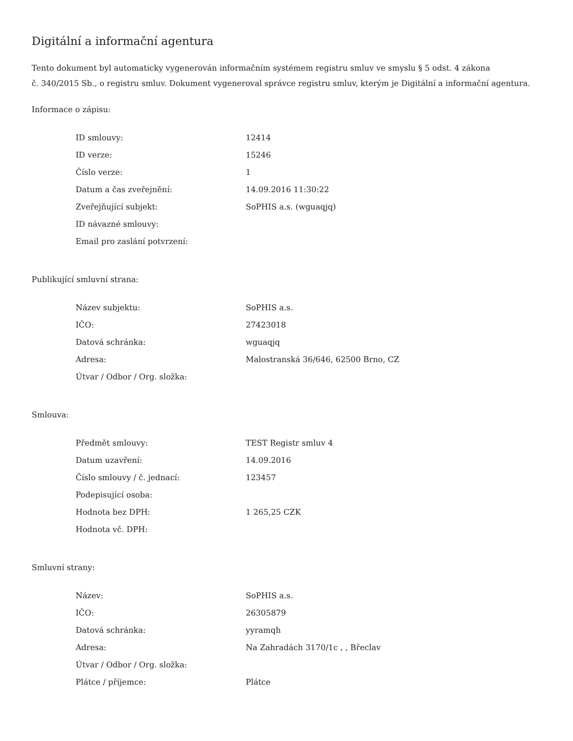Digitální a informační agentura
Tento dokument byl automaticky vygenerován informačním systémem registru smluv ve smyslu § 5 odst. 4 zákona
č. 340/2015 Sb., o registru smluv. Dokument vygeneroval správce registru smluv, kterým je Digitální a informační agentura.
Informace o zápisu:
| ID smlouvy: | 12414 |
| ID verze: | 15246 |
| Číslo verze: | 1 |
| Datum a čas zveřejnění: | 14.09.2016 11:30:22 |
| Zveřejňující subjekt: | SoPHIS a.s. (wguaqjq) |
| ID návazné smlouvy: | |
| Email pro zaslání potvrzení: | |
Publikující smluvní strana:
| Název subjektu: | SoPHIS a.s. |
| IČO: | 27423018 |
| Datová schránka: | wguaqjq |
| Adresa: | Malostranská 36/646, 62500 Brno, CZ |
| Útvar / Odbor / Org. složka: | |
Smlouva:
| Předmět smlouvy: | TEST Registr smluv 4 |
| Datum uzavření: | 14.09.2016 |
| Číslo smlouvy / č. jednací: | 123457 |
| Podepisující osoba: | |
| Hodnota bez DPH: | 1 265,25 CZK |
| Hodnota vč. DPH: | |
Smluvní strany:
| Název: | SoPHIS a.s. |
| IČO: | 26305879 |
| Datová schránka: | yyramqh |
| Adresa: | Na Zahradách 3170/1c , , Břeclav |
| Útvar / Odbor / Org. složka: | |
| Plátce / příjemce: | Plátce |